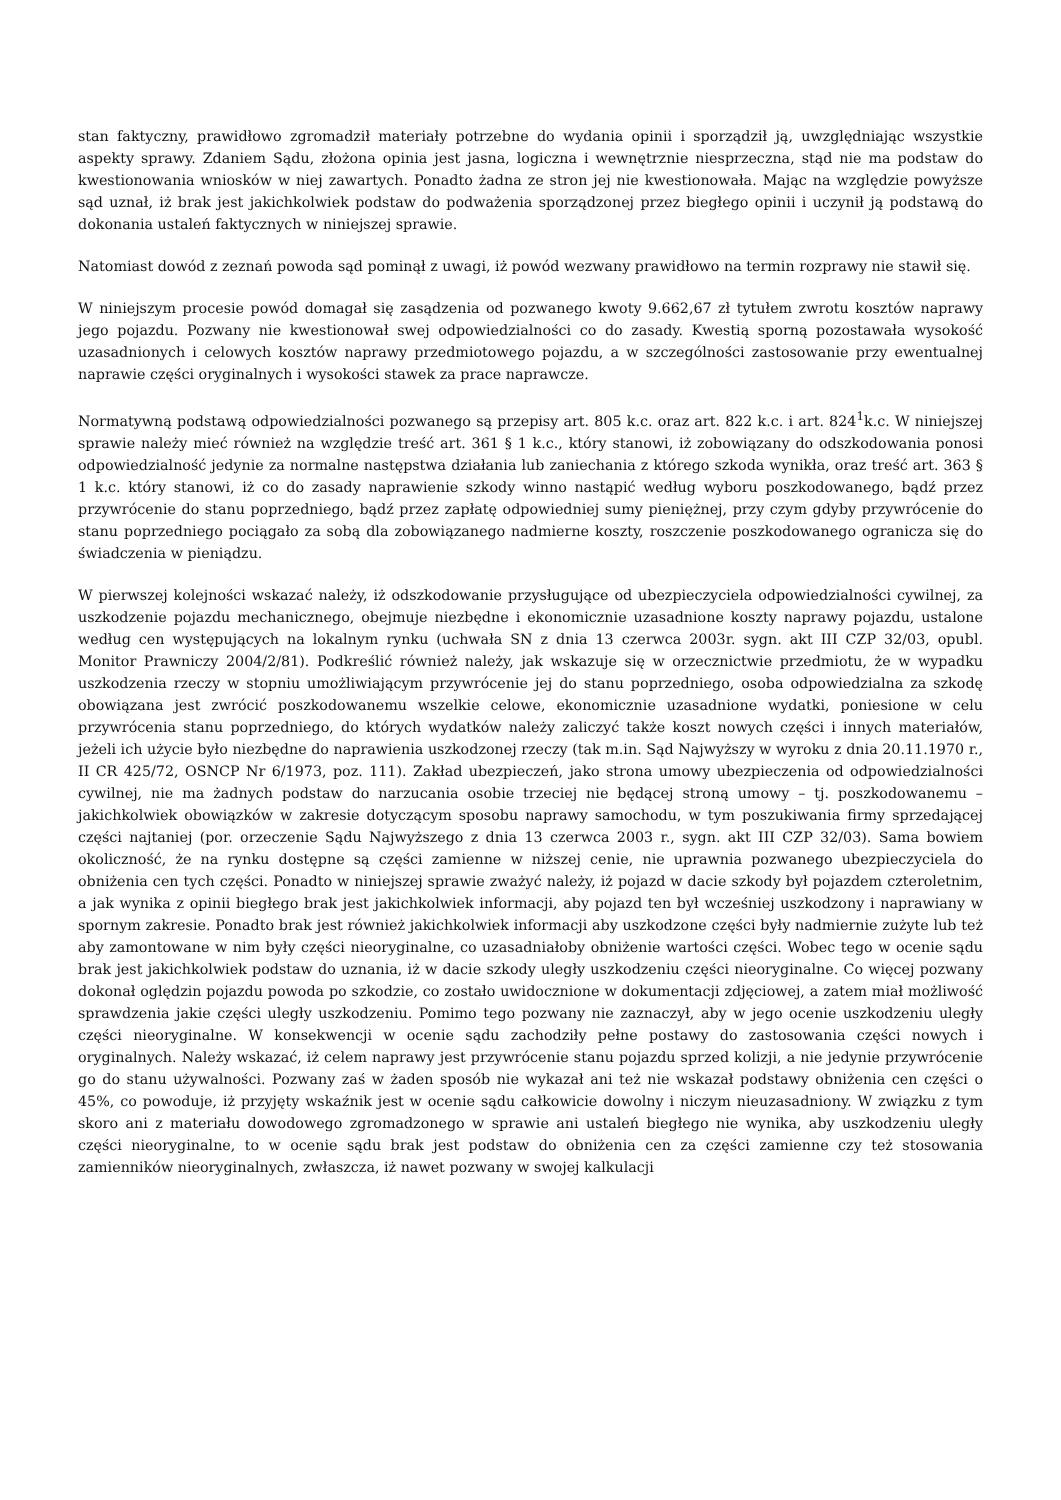stan faktyczny, prawidłowo zgromadził materiały potrzebne do wydania opinii i sporządził ją, uwzględniając wszystkie aspekty sprawy. Zdaniem Sądu, złożona opinia jest jasna, logiczna i wewnętrznie niesprzeczna, stąd nie ma podstaw do kwestionowania wniosków w niej zawartych. Ponadto żadna ze stron jej nie kwestionowała. Mając na względzie powyższe sąd uznał, iż brak jest jakichkolwiek podstaw do podważenia sporządzonej przez biegłego opinii i uczynił ją podstawą do dokonania ustaleń faktycznych w niniejszej sprawie.
Natomiast dowód z zeznań powoda sąd pominął z uwagi, iż powód wezwany prawidłowo na termin rozprawy nie stawił się.
W niniejszym procesie powód domagał się zasądzenia od pozwanego kwoty 9.662,67 zł tytułem zwrotu kosztów naprawy jego pojazdu. Pozwany nie kwestionował swej odpowiedzialności co do zasady. Kwestią sporną pozostawała wysokość uzasadnionych i celowych kosztów naprawy przedmiotowego pojazdu, a w szczególności zastosowanie przy ewentualnej naprawie części oryginalnych i wysokości stawek za prace naprawcze.
Normatywną podstawą odpowiedzialności pozwanego są przepisy art. 805 k.c. oraz art. 822 k.c. i art. 824<sup>1</sup>k.c. W niniejszej sprawie należy mieć również na względzie treść art. 361 § 1 k.c., który stanowi, iż zobowiązany do odszkodowania ponosi odpowiedzialność jedynie za normalne następstwa działania lub zaniechania z którego szkoda wynikła, oraz treść art. 363 § 1 k.c. który stanowi, iż co do zasady naprawienie szkody winno nastąpić według wyboru poszkodowanego, bądź przez przywrócenie do stanu poprzedniego, bądź przez zapłatę odpowiedniej sumy pieniężnej, przy czym gdyby przywrócenie do stanu poprzedniego pociągało za sobą dla zobowiązanego nadmierne koszty, roszczenie poszkodowanego ogranicza się do świadczenia w pieniądzu.
W pierwszej kolejności wskazać należy, iż odszkodowanie przysługujące od ubezpieczyciela odpowiedzialności cywilnej, za uszkodzenie pojazdu mechanicznego, obejmuje niezbędne i ekonomicznie uzasadnione koszty naprawy pojazdu, ustalone według cen występujących na lokalnym rynku (uchwała SN z dnia 13 czerwca 2003r. sygn. akt III CZP 32/03, opubl. Monitor Prawniczy 2004/2/81). Podkreślić również należy, jak wskazuje się w orzecznictwie przedmiotu, że w wypadku uszkodzenia rzeczy w stopniu umożliwiającym przywrócenie jej do stanu poprzedniego, osoba odpowiedzialna za szkodę obowiązana jest zwrócić poszkodowanemu wszelkie celowe, ekonomicznie uzasadnione wydatki, poniesione w celu przywrócenia stanu poprzedniego, do których wydatków należy zaliczyć także koszt nowych części i innych materiałów, jeżeli ich użycie było niezbędne do naprawienia uszkodzonej rzeczy (tak m.in. Sąd Najwyższy w wyroku z dnia 20.11.1970 r., II CR 425/72, OSNCP Nr 6/1973, poz. 111). Zakład ubezpieczeń, jako strona umowy ubezpieczenia od odpowiedzialności cywilnej, nie ma żadnych podstaw do narzucania osobie trzeciej nie będącej stroną umowy – tj. poszkodowanemu – jakichkolwiek obowiązków w zakresie dotyczącym sposobu naprawy samochodu, w tym poszukiwania firmy sprzedającej części najtaniej (por. orzeczenie Sądu Najwyższego z dnia 13 czerwca 2003 r., sygn. akt III CZP 32/03). Sama bowiem okoliczność, że na rynku dostępne są części zamienne w niższej cenie, nie uprawnia pozwanego ubezpieczyciela do obniżenia cen tych części. Ponadto w niniejszej sprawie zważyć należy, iż pojazd w dacie szkody był pojazdem czteroletnim, a jak wynika z opinii biegłego brak jest jakichkolwiek informacji, aby pojazd ten był wcześniej uszkodzony i naprawiany w spornym zakresie. Ponadto brak jest również jakichkolwiek informacji aby uszkodzone części były nadmiernie zużyte lub też aby zamontowane w nim były części nieoryginalne, co uzasadniałoby obniżenie wartości części. Wobec tego w ocenie sądu brak jest jakichkolwiek podstaw do uznania, iż w dacie szkody uległy uszkodzeniu części nieoryginalne. Co więcej pozwany dokonał oględzin pojazdu powoda po szkodzie, co zostało uwidocznione w dokumentacji zdjęciowej, a zatem miał możliwość sprawdzenia jakie części uległy uszkodzeniu. Pomimo tego pozwany nie zaznaczył, aby w jego ocenie uszkodzeniu uległy części nieoryginalne. W konsekwencji w ocenie sądu zachodziły pełne postawy do zastosowania części nowych i oryginalnych. Należy wskazać, iż celem naprawy jest przywrócenie stanu pojazdu sprzed kolizji, a nie jedynie przywrócenie go do stanu używalności. Pozwany zaś w żaden sposób nie wykazał ani też nie wskazał podstawy obniżenia cen części o 45%, co powoduje, iż przyjęty wskaźnik jest w ocenie sądu całkowicie dowolny i niczym nieuzasadniony. W związku z tym skoro ani z materiału dowodowego zgromadzonego w sprawie ani ustaleń biegłego nie wynika, aby uszkodzeniu uległy części nieoryginalne, to w ocenie sądu brak jest podstaw do obniżenia cen za części zamienne czy też stosowania zamienników nieoryginalnych, zwłaszcza, iż nawet pozwany w swojej kalkulacji